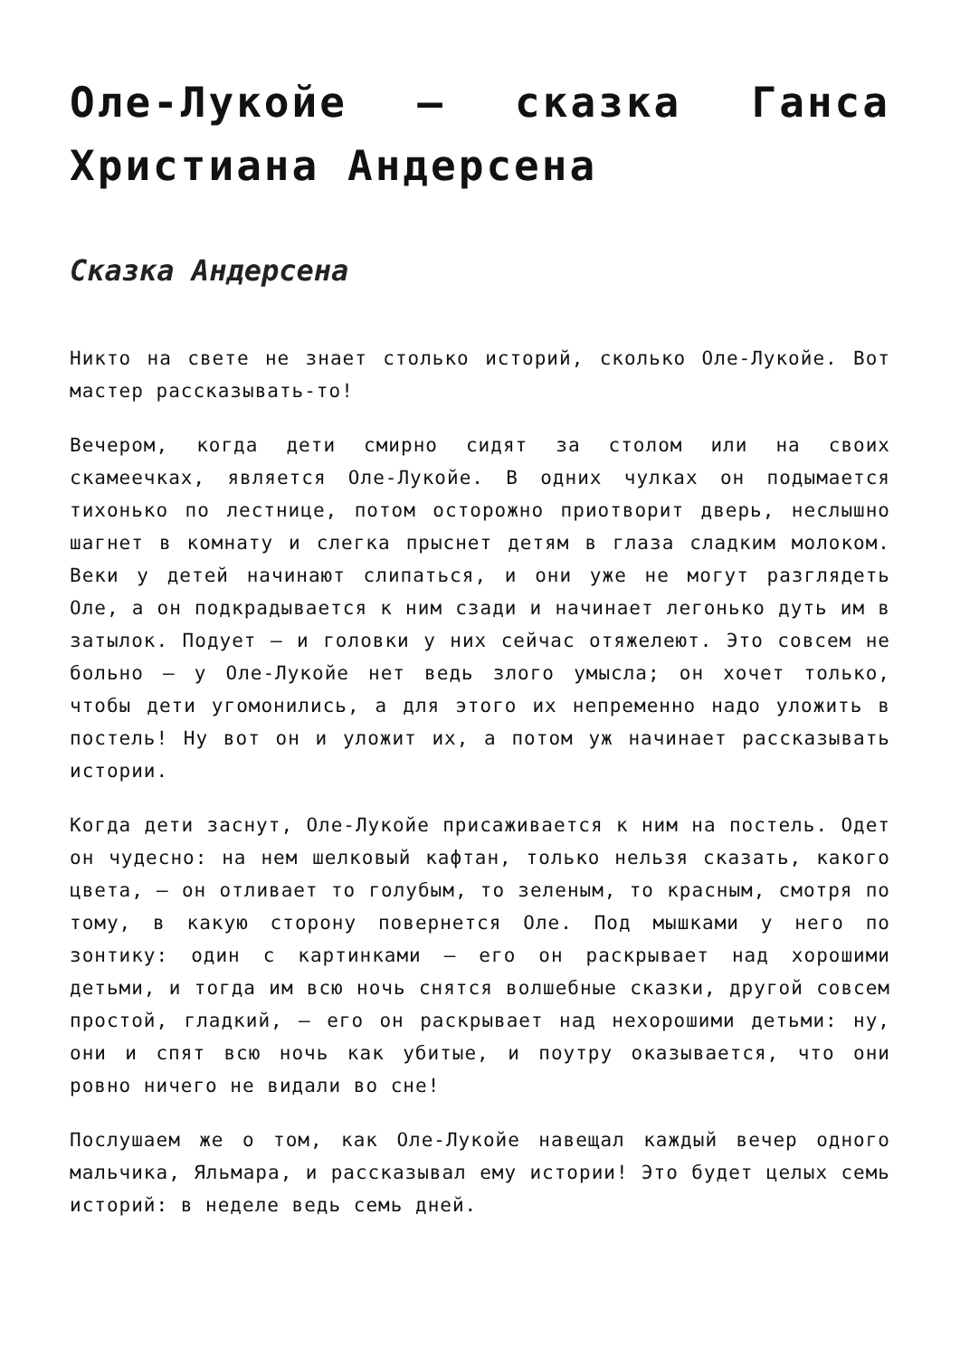Оле-Лукойе — сказка Ганса Христиана Андерсена
Сказка Андерсена
Никто на свете не знает столько историй, сколько Оле-Лукойе. Вот мастер рассказывать-то!
Вечером, когда дети смирно сидят за столом или на своих скамеечках, является Оле-Лукойе. В одних чулках он подымается тихонько по лестнице, потом осторожно приотворит дверь, неслышно шагнет в комнату и слегка прыснет детям в глаза сладким молоком. Веки у детей начинают слипаться, и они уже не могут разглядеть Оле, а он подкрадывается к ним сзади и начинает легонько дуть им в затылок. Подует — и головки у них сейчас отяжелеют. Это совсем не больно — у Оле-Лукойе нет ведь злого умысла; он хочет только, чтобы дети угомонились, а для этого их непременно надо уложить в постель! Ну вот он и уложит их, а потом уж начинает рассказывать истории.
Когда дети заснут, Оле-Лукойе присаживается к ним на постель. Одет он чудесно: на нем шелковый кафтан, только нельзя сказать, какого цвета, — он отливает то голубым, то зеленым, то красным, смотря по тому, в какую сторону повернется Оле. Под мышками у него по зонтику: один с картинками — его он раскрывает над хорошими детьми, и тогда им всю ночь снятся волшебные сказки, другой совсем простой, гладкий, — его он раскрывает над нехорошими детьми: ну, они и спят всю ночь как убитые, и поутру оказывается, что они ровно ничего не видали во сне!
Послушаем же о том, как Оле-Лукойе навещал каждый вечер одного мальчика, Яльмара, и рассказывал ему истории! Это будет целых семь историй: в неделе ведь семь дней.